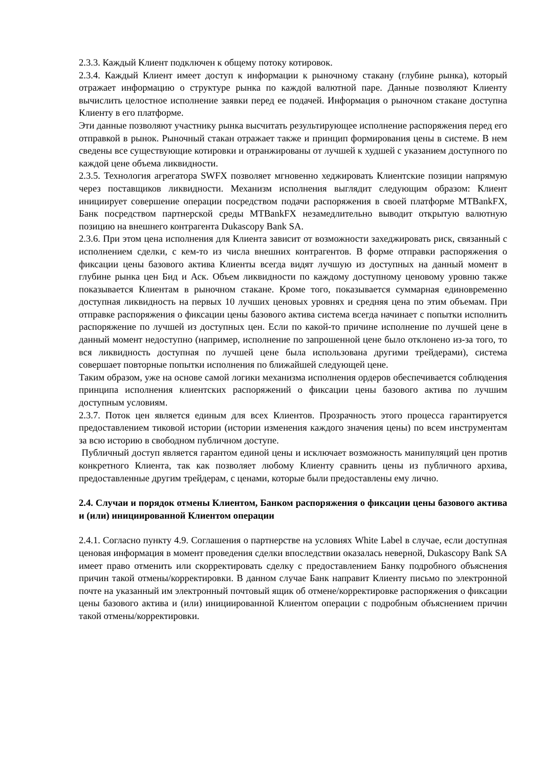2.3.3. Каждый Клиент подключен к общему потоку котировок.
2.3.4. Каждый Клиент имеет доступ к информации к рыночному стакану (глубине рынка), который отражает информацию о структуре рынка по каждой валютной паре. Данные позволяют Клиенту вычислить целостное исполнение заявки перед ее подачей. Информация о рыночном стакане доступна Клиенту в его платформе.
Эти данные позволяют участнику рынка высчитать результирующее исполнение распоряжения перед его отправкой в рынок. Рыночный стакан отражает также и принцип формирования цены в системе. В нем сведены все существующие котировки и отранжированы от лучшей к худшей с указанием доступного по каждой цене объема ликвидности.
2.3.5. Технология агрегатора SWFX позволяет мгновенно хеджировать Клиентские позиции напрямую через поставщиков ликвидности. Механизм исполнения выглядит следующим образом: Клиент инициирует совершение операции посредством подачи распоряжения в своей платформе MTBankFX, Банк посредством партнерской среды MTBankFX незамедлительно выводит открытую валютную позицию на внешнего контрагента Dukascopy Bank SA.
2.3.6. При этом цена исполнения для Клиента зависит от возможности захеджировать риск, связанный с исполнением сделки, с кем-то из числа внешних контрагентов. В форме отправки распоряжения о фиксации цены базового актива Клиенты всегда видят лучшую из доступных на данный момент в глубине рынка цен Бид и Аск. Объем ликвидности по каждому доступному ценовому уровню также показывается Клиентам в рыночном стакане. Кроме того, показывается суммарная единовременно доступная ликвидность на первых 10 лучших ценовых уровнях и средняя цена по этим объемам. При отправке распоряжения о фиксации цены базового актива система всегда начинает с попытки исполнить распоряжение по лучшей из доступных цен. Если по какой-то причине исполнение по лучшей цене в данный момент недоступно (например, исполнение по запрошенной цене было отклонено из-за того, то вся ликвидность доступная по лучшей цене была использована другими трейдерами), система совершает повторные попытки исполнения по ближайшей следующей цене.
Таким образом, уже на основе самой логики механизма исполнения ордеров обеспечивается соблюдения принципа исполнения клиентских распоряжений о фиксации цены базового актива по лучшим доступным условиям.
2.3.7. Поток цен является единым для всех Клиентов. Прозрачность этого процесса гарантируется предоставлением тиковой истории (истории изменения каждого значения цены) по всем инструментам за всю историю в свободном публичном доступе.
Публичный доступ является гарантом единой цены и исключает возможность манипуляций цен против конкретного Клиента, так как позволяет любому Клиенту сравнить цены из публичного архива, предоставленные другим трейдерам, с ценами, которые были предоставлены ему лично.
2.4. Случаи и порядок отмены Клиентом, Банком распоряжения о фиксации цены базового актива и (или) инициированной Клиентом операции
2.4.1. Согласно пункту 4.9. Соглашения о партнерстве на условиях White Label в случае, если доступная ценовая информация в момент проведения сделки впоследствии оказалась неверной, Dukascopy Bank SA имеет право отменить или скорректировать сделку с предоставлением Банку подробного объяснения причин такой отмены/корректировки. В данном случае Банк направит Клиенту письмо по электронной почте на указанный им электронный почтовый ящик об отмене/корректировке распоряжения о фиксации цены базового актива и (или) инициированной Клиентом операции с подробным объяснением причин такой отмены/корректировки.